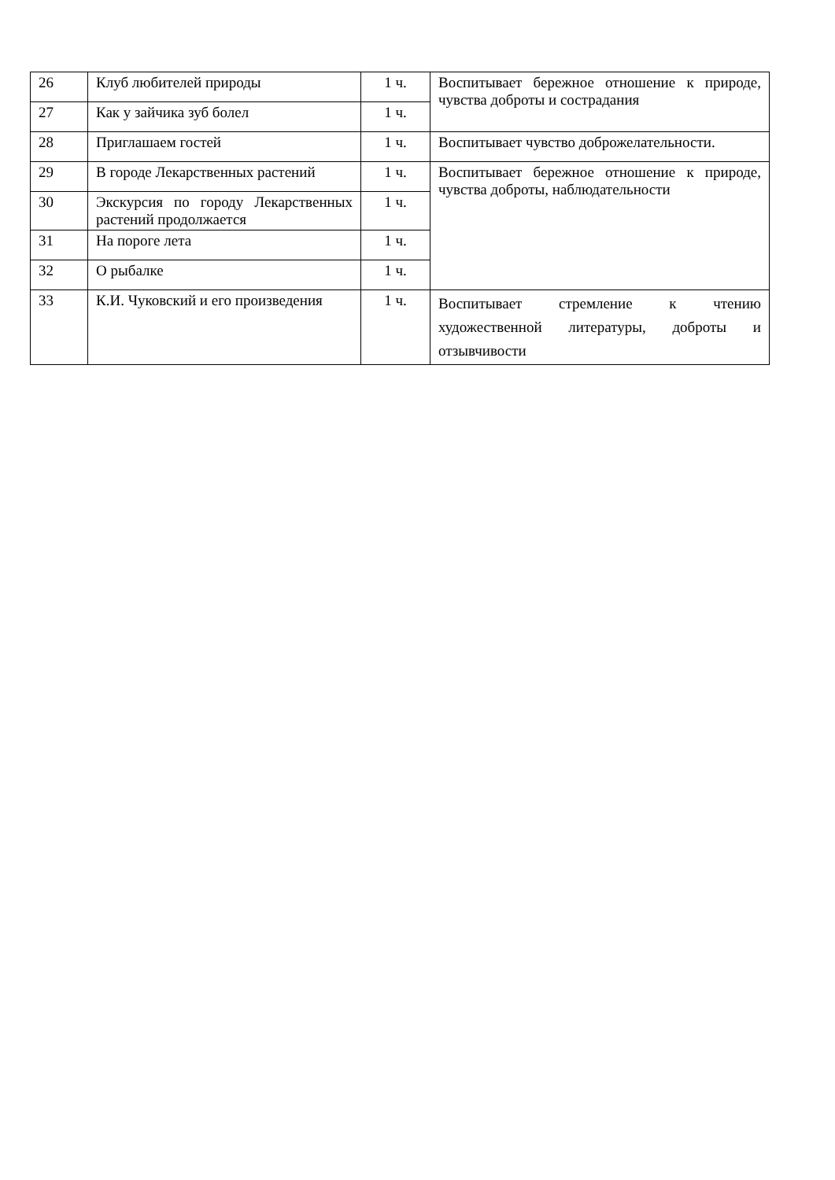| 26 | Клуб любителей природы | 1 ч. | Воспитывает бережное отношение к природе, чувства доброты и сострадания |
| 27 | Как у зайчика зуб болел | 1 ч. | |
| 28 | Приглашаем гостей | 1 ч. | Воспитывает чувство доброжелательности. |
| 29 | В городе Лекарственных растений | 1 ч. | Воспитывает бережное отношение к природе, чувства доброты, наблюдательности |
| 30 | Экскурсия по городу Лекарственных растений продолжается | 1 ч. | |
| 31 | На пороге лета | 1 ч. | |
| 32 | О рыбалке | 1 ч. | |
| 33 | К.И. Чуковский и его произведения | 1 ч. | Воспитывает стремление к чтению художественной литературы, доброты и отзывчивости |